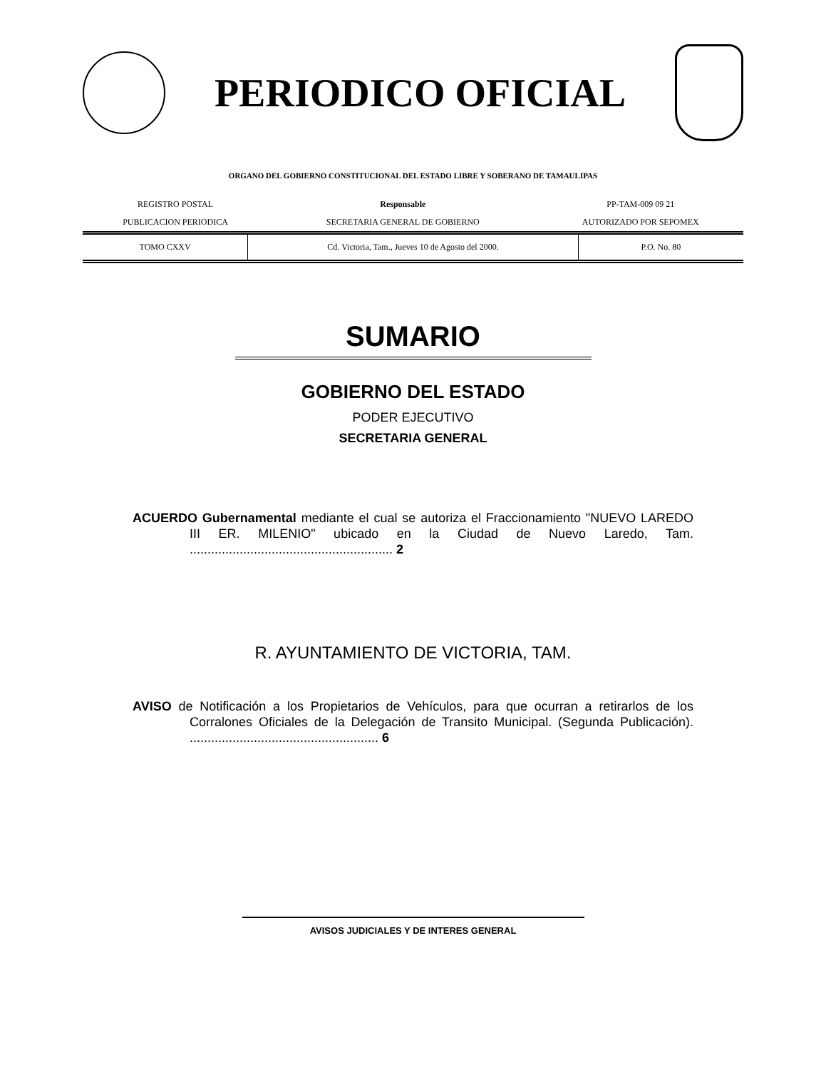PERIODICO OFICIAL
ORGANO DEL GOBIERNO CONSTITUCIONAL DEL ESTADO LIBRE Y SOBERANO DE TAMAULIPAS
| REGISTRO POSTAL | Responsable | PP-TAM-009 09 21 |
| PUBLICACION PERIODICA | SECRETARIA GENERAL DE GOBIERNO | AUTORIZADO POR SEPOMEX |
| TOMO CXXV | Cd. Victoria, Tam., Jueves 10 de Agosto del 2000. | P.O. No. 80 |
SUMARIO
GOBIERNO DEL ESTADO
PODER EJECUTIVO
SECRETARIA GENERAL
ACUERDO Gubernamental mediante el cual se autoriza el Fraccionamiento "NUEVO LAREDO III ER. MILENIO" ubicado en la Ciudad de Nuevo Laredo, Tam. ......................................................... 2
R. AYUNTAMIENTO DE VICTORIA, TAM.
AVISO de Notificación a los Propietarios de Vehículos, para que ocurran a retirarlos de los Corralones Oficiales de la Delegación de Transito Municipal. (Segunda Publicación). ..................................................... 6
AVISOS JUDICIALES Y DE INTERES GENERAL